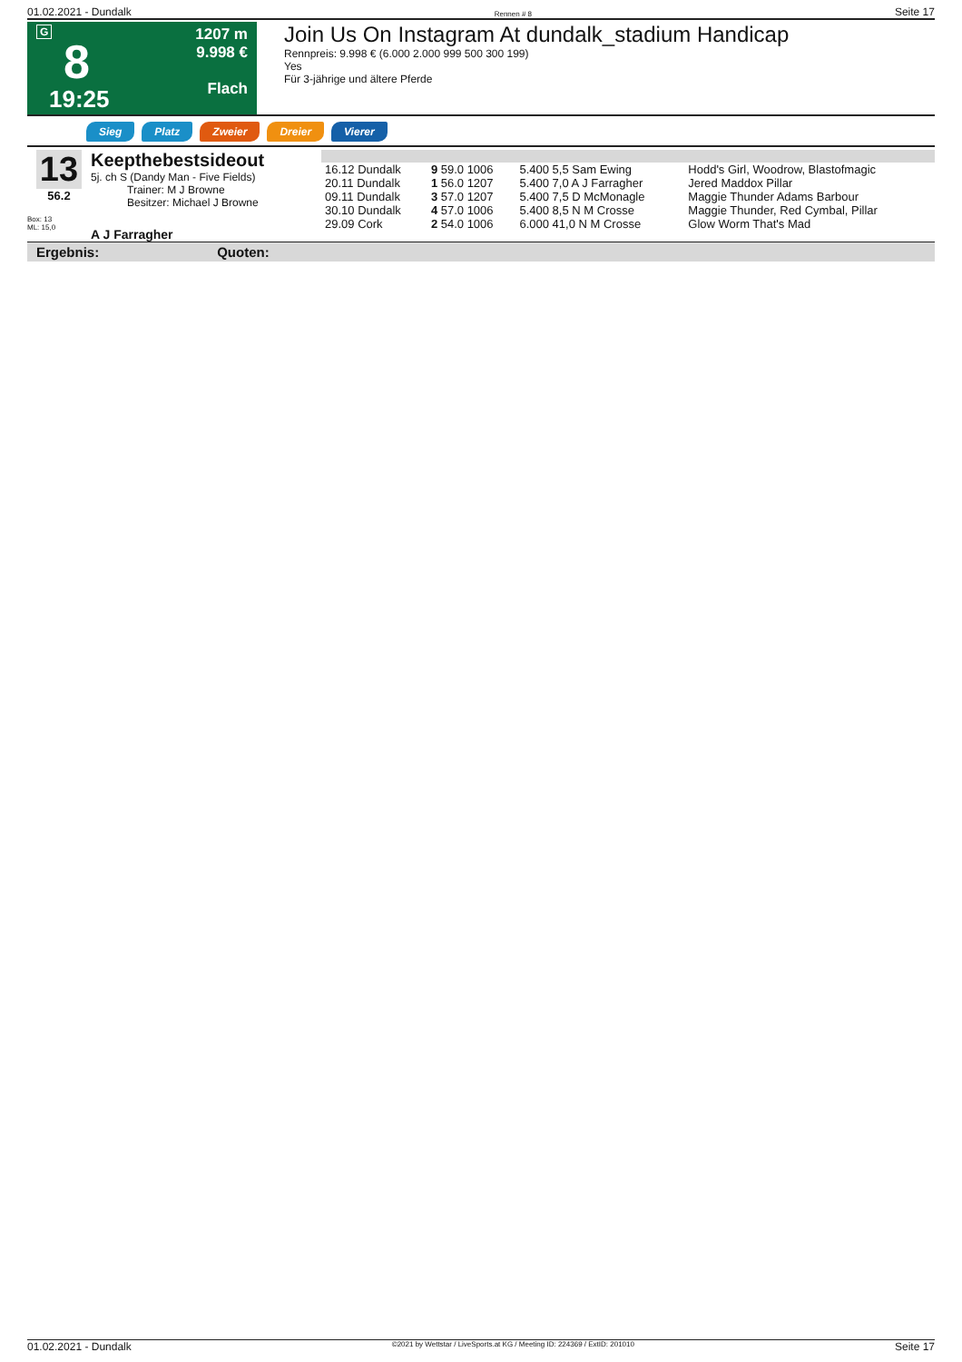01.02.2021 - Dundalk Rennen # 8 Seite 17
G
8
19:25
1207 m
9.998 €
Flach
Join Us On Instagram At dundalk_stadium Handicap
Rennpreis: 9.998 € (6.000 2.000 999 500 300 199)
Yes
Für 3-jährige und ältere Pferde
Sieg Platz Zweier Dreier Vierer
13
56.2
Box: 13
ML: 15,0
Keepthebestsideout
5j. ch S (Dandy Man - Five Fields)
Trainer: M J Browne
Besitzer: Michael J Browne
A J Farragher
| 16.12 Dundalk | 9 59.0 1006 | 5.400 5,5 Sam Ewing | Hodd's Girl, Woodrow, Blastofmagic |
| 20.11 Dundalk | 1 56.0 1207 | 5.400 7,0 A J Farragher | Jered Maddox Pillar |
| 09.11 Dundalk | 3 57.0 1207 | 5.400 7,5 D McMonagle | Maggie Thunder Adams Barbour |
| 30.10 Dundalk | 4 57.0 1006 | 5.400 8,5 N M Crosse | Maggie Thunder, Red Cymbal, Pillar |
| 29.09 Cork | 2 54.0 1006 | 6.000 41,0 N M Crosse | Glow Worm That's Mad |
Ergebnis: Quoten:
01.02.2021 - Dundalk ©2021 by Wettstar / LiveSports.at KG / Meeting ID: 224369 / ExtID: 201010 Seite 17